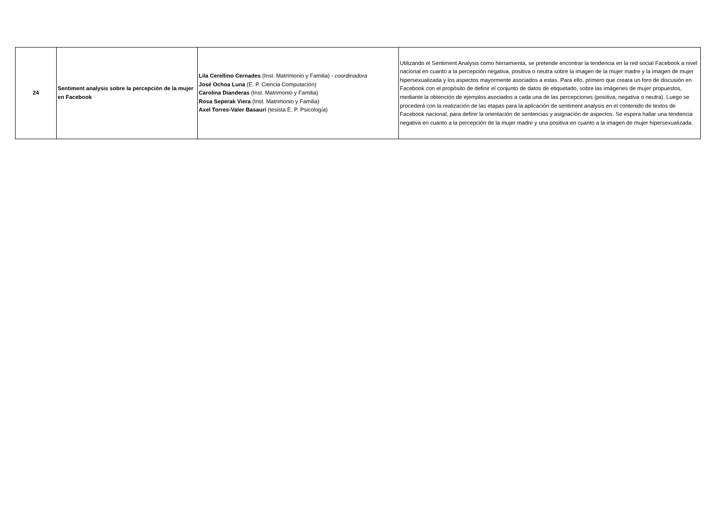| 24 | Sentiment analysis sobre la percepción de la mujer en Facebook | Lila Cerellino Cernades (Inst. MatrImonio y Familia) - coordinadora José Ochoa Luna (E. P. Ciencia Computación) Carolina Dianderas (Inst. Matrimonio y Familia) Rosa Seperak Viera (Inst. Matrimonio y Familia) Axel Torres-Valer Basauri (tesista E. P. Psicología) | Utilizando el Sentiment Analysis como herramienta, se pretende encontrar la tendencia en la red social Facebook a nivel nacional en cuanto a la percepción negativa, positiva o neutra sobre la imagen de la mujer madre y la imagen de mujer hipersexualizada y los aspectos mayormente asociados a estas. Para ello, primero que creara un foro de discusión en Facebook con el propósito de definir el conjunto de datos de etiquetado, sobre las imágenes de mujer propuestos, mediante la obtención de ejemplos asociados a cada una de las percepciones (positiva, negativa o neutra). Luego se procederá con la realización de las etapas para la aplicación de sentiment analysis en el contenido de textos de Facebook nacional, para definir la orientación de sentencias y asignación de aspectos. Se espera hallar una tendencia negativa en cuanto a la percepción de la mujer madre y una positiva en cuanto a la imagen de mujer hipersexualizada. |